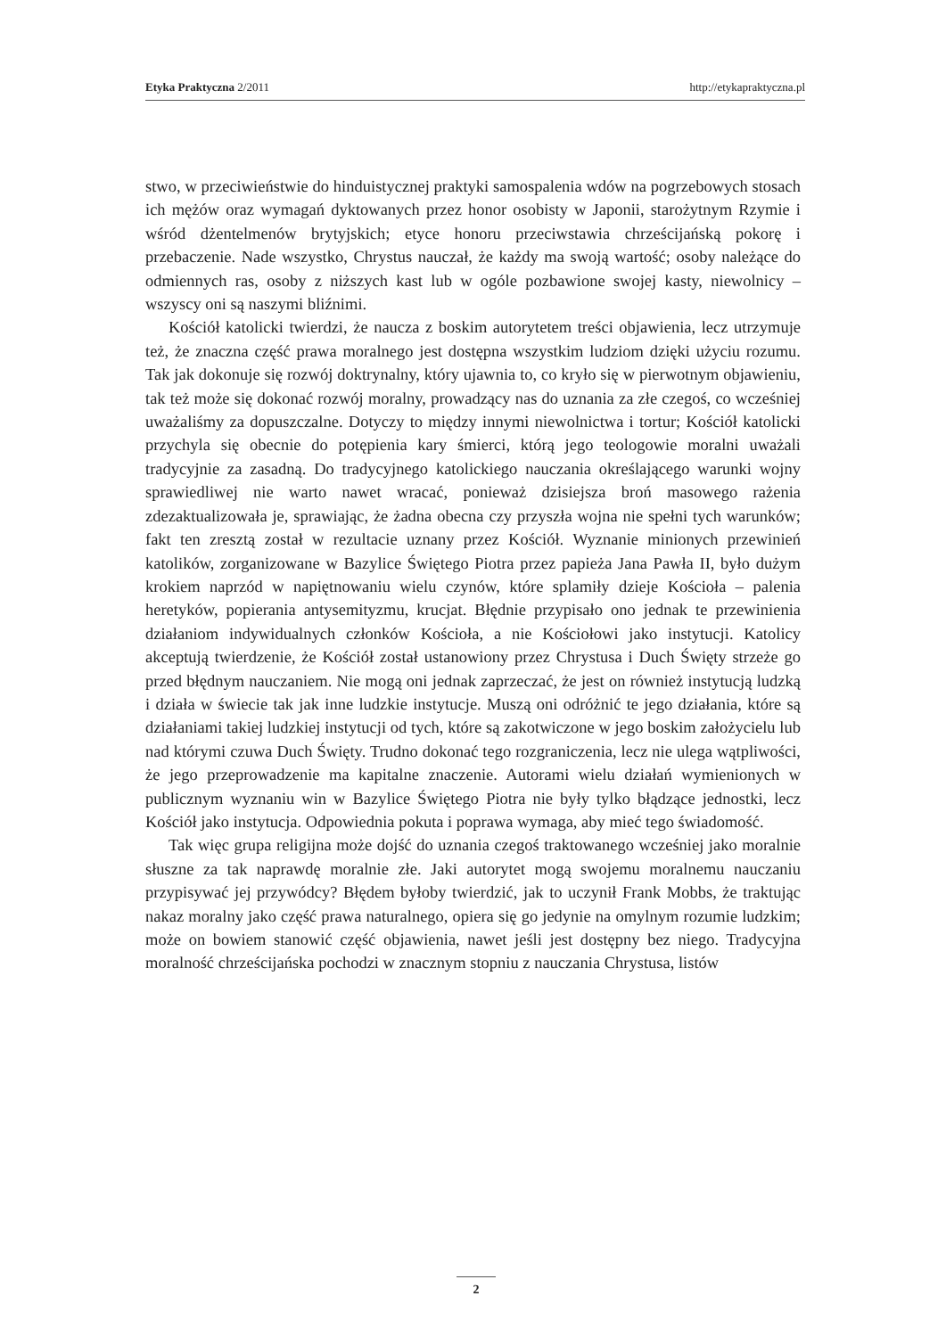Etyka Praktyczna 2/2011 http://etykapraktyczna.pl
stwo, w przeciwieństwie do hinduistycznej praktyki samospalenia wdów na pogrzebowych stosach ich mężów oraz wymagań dyktowanych przez honor osobisty w Japonii, starożytnym Rzymie i wśród dżentelmenów brytyjskich; etyce honoru przeciwstawia chrześcijańską pokorę i przebaczenie. Nade wszystko, Chrystus nauczał, że każdy ma swoją wartość; osoby należące do odmiennych ras, osoby z niższych kast lub w ogóle pozbawione swojej kasty, niewolnicy – wszyscy oni są naszymi bliźnimi.
Kościół katolicki twierdzi, że naucza z boskim autorytetem treści objawienia, lecz utrzymuje też, że znaczna część prawa moralnego jest dostępna wszystkim ludziom dzięki użyciu rozumu. Tak jak dokonuje się rozwój doktrynalny, który ujawnia to, co kryło się w pierwotnym objawieniu, tak też może się dokonać rozwój moralny, prowadzący nas do uznania za złe czegoś, co wcześniej uważaliśmy za dopuszczalne. Dotyczy to między innymi niewolnictwa i tortur; Kościół katolicki przychyla się obecnie do potępienia kary śmierci, którą jego teologowie moralni uważali tradycyjnie za zasadną. Do tradycyjnego katolickiego nauczania określającego warunki wojny sprawiedliwej nie warto nawet wracać, ponieważ dzisiejsza broń masowego rażenia zdezaktualizowała je, sprawiając, że żadna obecna czy przyszła wojna nie spełni tych warunków; fakt ten zresztą został w rezultacie uznany przez Kościół. Wyznanie minionych przewinień katolików, zorganizowane w Bazylice Świętego Piotra przez papieża Jana Pawła II, było dużym krokiem naprzód w napiętnowaniu wielu czynów, które splamiły dzieje Kościoła – palenia heretyków, popierania antysemityzmu, krucjat. Błędnie przypisało ono jednak te przewinienia działaniom indywidualnych członków Kościoła, a nie Kościołowi jako instytucji. Katolicy akceptują twierdzenie, że Kościół został ustanowiony przez Chrystusa i Duch Święty strzeże go przed błędnym nauczaniem. Nie mogą oni jednak zaprzeczać, że jest on również instytucją ludzką i działa w świecie tak jak inne ludzkie instytucje. Muszą oni odróżnić te jego działania, które są działaniami takiej ludzkiej instytucji od tych, które są zakotwiczone w jego boskim założycielu lub nad którymi czuwa Duch Święty. Trudno dokonać tego rozgraniczenia, lecz nie ulega wątpliwości, że jego przeprowadzenie ma kapitalne znaczenie. Autorami wielu działań wymienionych w publicznym wyznaniu win w Bazylice Świętego Piotra nie były tylko błądzące jednostki, lecz Kościół jako instytucja. Odpowiednia pokuta i poprawa wymaga, aby mieć tego świadomość.
Tak więc grupa religijna może dojść do uznania czegoś traktowanego wcześniej jako moralnie słuszne za tak naprawdę moralnie złe. Jaki autorytet mogą swojemu moralnemu nauczaniu przypisywać jej przywódcy? Błędem byłoby twierdzić, jak to uczynił Frank Mobbs, że traktując nakaz moralny jako część prawa naturalnego, opiera się go jedynie na omylnym rozumie ludzkim; może on bowiem stanowić część objawienia, nawet jeśli jest dostępny bez niego. Tradycyjna moralność chrześcijańska pochodzi w znacznym stopniu z nauczania Chrystusa, listów
2